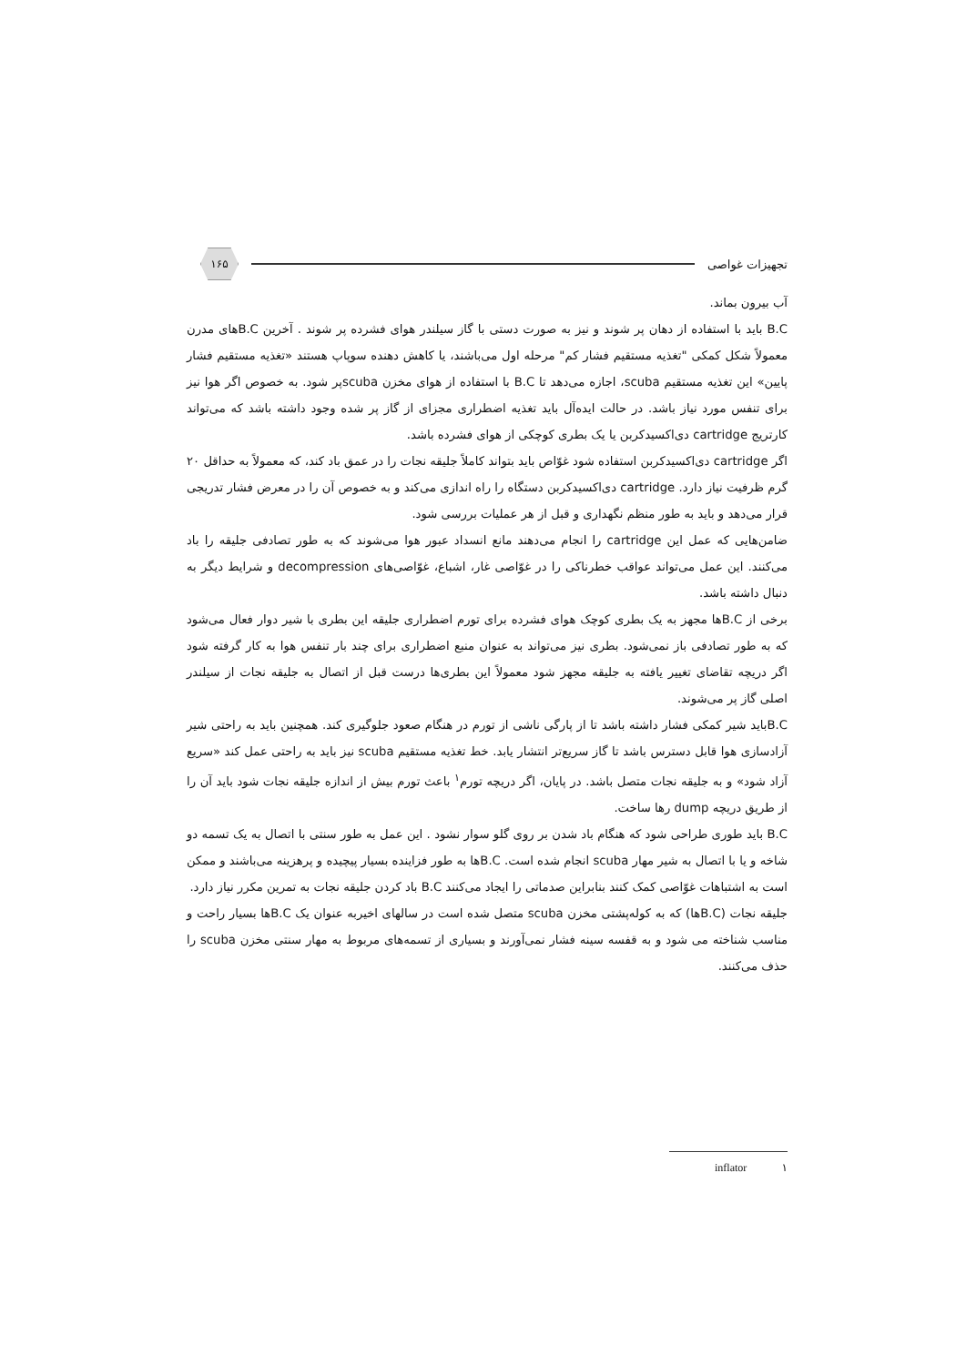تجهیزات غواصی ۱۶۵
آب بیرون بماند.
B.C باید با استفاده از دهان پر شوند و نیز به صورت دستی با گاز سیلندر هوای فشرده پر شوند . آخرین B.Cهای مدرن معمولاً شکل کمکی "تغذیه مستقیم فشار کم" مرحله اول می‌باشند، یا کاهش دهنده سوپاپ هستند «تغذیه مستقیم فشار پایین» این تغذیه مستقیم scuba، اجازه می‌دهد تا B.C با استفاده از هوای مخزن scubaپر شود. به خصوص اگر هوا نیز برای تنفس مورد نیاز باشد. در حالت ایده‌آل باید تغذیه اضطراری مجزای از گاز پر شده وجود داشته باشد که می‌تواند کارتریج cartridge دی‌اکسیدکربن یا یک بطری کوچکی از هوای فشرده باشد.
اگر cartridge دی‌اکسیدکربن استفاده شود غوّاص باید بتواند کاملاً جلیقه نجات را در عمق باد کند، که معمولاً به حداقل ۲۰ گرم ظرفیت نیاز دارد. cartridge دی‌اکسیدکربن دستگاه را راه اندازی می‌کند و به خصوص آن را در معرض فشار تدریجی قرار می‌دهد و باید به طور منظم نگهداری و قبل از هر عملیات بررسی شود.
ضامن‌هایی که عمل این cartridge را انجام می‌دهند مانع انسداد عبور هوا می‌شوند که به طور تصادفی جلیقه را باد می‌کنند. این عمل می‌تواند عواقب خطرناکی را در غوّاصی غار، اشباع، غوّاصی‌های decompression و شرایط دیگر به دنبال داشته باشد.
برخی از B.Cها مجهز به یک بطری کوچک هوای فشرده برای تورم اضطراری جلیقه این بطری با شیر دوار فعال می‌شود که به طور تصادفی باز نمی‌شود. بطری نیز می‌تواند به عنوان منبع اضطراری برای چند بار تنفس هوا به کار گرفته شود اگر دریچه تقاضای تغییر یافته به جلیقه مجهز شود معمولاً این بطری‌ها درست قبل از اتصال به جلیقه نجات از سیلندر اصلی گاز پر می‌شوند.
B.Cباید شیر کمکی فشار داشته باشد تا از پارگی ناشی از تورم در هنگام صعود جلوگیری کند. همچنین باید به راحتی شیر آزادسازی هوا قابل دسترس باشد تا گاز سریع‌تر انتشار یابد. خط تغذیه مستقیم scuba نیز باید به راحتی عمل کند «سریع آزاد شود» و به جلیقه نجات متصل باشد. در پایان، اگر دریچه تورم<sup>۱</sup> باعث تورم بیش از اندازه جلیقه نجات شود باید آن را از طریق دریچه dump رها ساخت.
B.C باید طوری طراحی شود که هنگام باد شدن بر روی گلو سوار نشود . این عمل به طور سنتی با اتصال به یک تسمه دو شاخه و یا با اتصال به شیر مهار scuba انجام شده است. B.Cها به طور فزاینده بسیار پیچیده و پرهزینه می‌باشند و ممکن است به اشتباهات غوّاصی کمک کنند بنابراین صدماتی را ایجاد می‌کنند B.C باد کردن جلیقه نجات به تمرین مکرر نیاز دارد.
جلیقه نجات (B.Cها) که به کوله‌پشتی مخزن scuba متصل شده است در سالهای اخیربه عنوان یک B.Cها بسیار راحت و مناسب شناخته می شود و به قفسه سینه فشار نمی‌آورند و بسیاری از تسمه‌های مربوط به مهار سنتی مخزن scuba را حذف می‌کنند.
۱ inflator